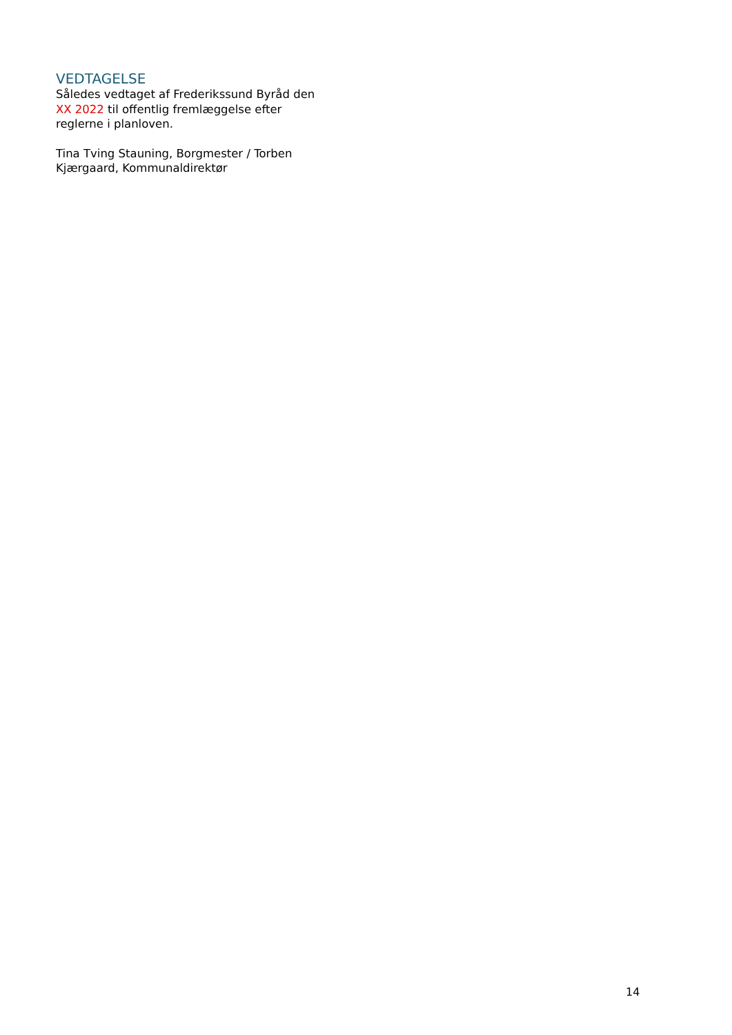VEDTAGELSE
Således vedtaget af Frederikssund Byråd den XX 2022 til offentlig fremlæggelse efter reglerne i planloven.
Tina Tving Stauning, Borgmester / Torben Kjærgaard, Kommunaldirektør
14